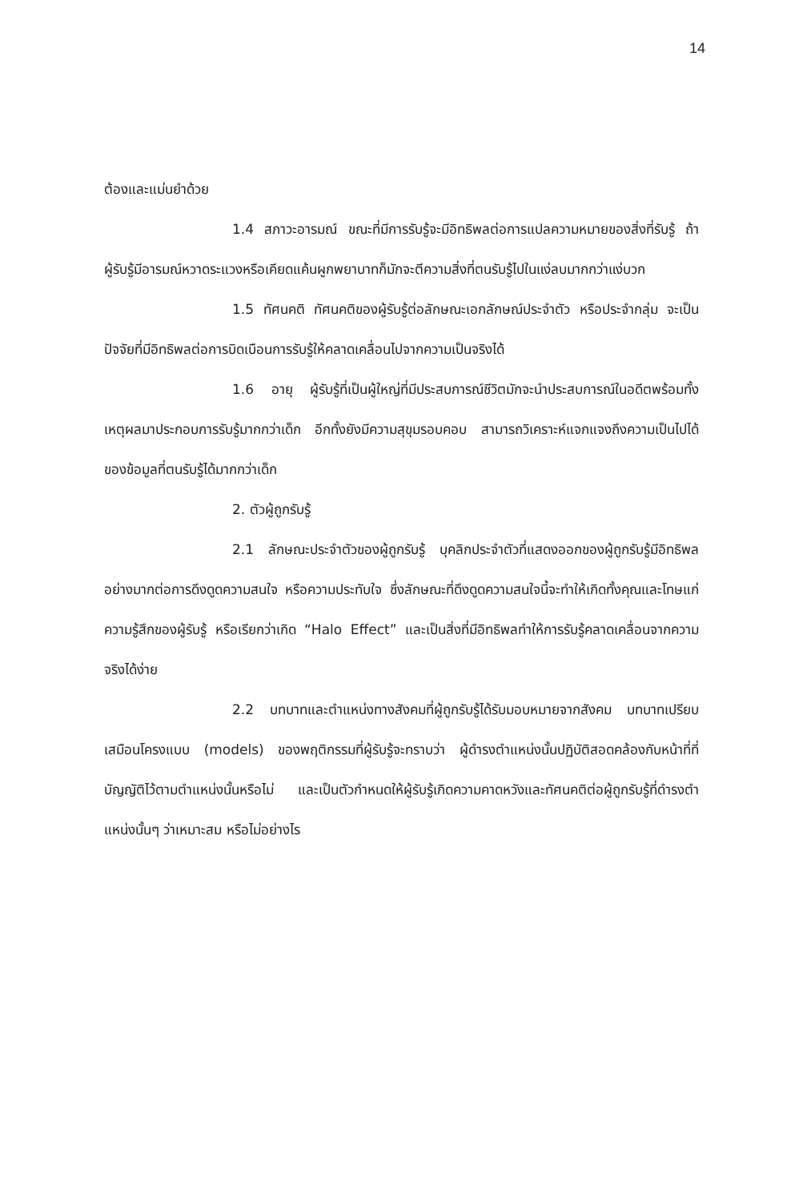14
ต้องและแม่นยำด้วย
1.4 สภาวะอารมณ์ ขณะที่มีการรับรู้จะมีอิทธิพลต่อการแปลความหมายของสิ่งที่รับรู้ ถ้าผู้รับรู้มีอารมณ์หวาดระแวงหรือเคียดแค้นผูกพยาบาทก็มักจะตีความสิ่งที่ตนรับรู้ไปในแง่ลบมากกว่าแง่บวก
1.5 ทัศนคติ ทัศนคติของผู้รับรู้ต่อลักษณะเอกลักษณ์ประจำตัว หรือประจำกลุ่ม จะเป็นปัจจัยที่มีอิทธิพลต่อการบิดเบือนการรับรู้ให้คลาดเคลื่อนไปจากความเป็นจริงได้
1.6 อายุ ผู้รับรู้ที่เป็นผู้ใหญ่ที่มีประสบการณ์ชีวิตมักจะนำประสบการณ์ในอดีตพร้อมทั้งเหตุผลมาประกอบการรับรู้มากกว่าเด็ก อีกทั้งยังมีความสุขุมรอบคอบ สามารถวิเคราะห์แจกแจงถึงความเป็นไปได้ของข้อมูลที่ตนรับรู้ได้มากกว่าเด็ก
2. ตัวผู้ถูกรับรู้
2.1 ลักษณะประจำตัวของผู้ถูกรับรู้ บุคลิกประจำตัวที่แสดงออกของผู้ถูกรับรู้มีอิทธิพลอย่างมากต่อการดึงดูดความสนใจ หรือความประทับใจ ซึ่งลักษณะที่ดึงดูดความสนใจนี้จะทำให้เกิดทั้งคุณและโทษแก่ความรู้สึกของผู้รับรู้ หรือเรียกว่าเกิด “Halo Effect” และเป็นสิ่งที่มีอิทธิพลทำให้การรับรู้คลาดเคลื่อนจากความจริงได้ง่าย
2.2 บทบาทและตำแหน่งทางสังคมที่ผู้ถูกรับรู้ได้รับมอบหมายจากสังคม บทบาทเปรียบเสมือนโครงแบบ (models) ของพฤติกรรมที่ผู้รับรู้จะทราบว่า ผู้ดำรงตำแหน่งนั้นปฏิบัติสอดคล้องกับหน้าที่ที่บัญญัติไว้ตามตำแหน่งนั้นหรือไม่ และเป็นตัวกำหนดให้ผู้รับรู้เกิดความคาดหวังและทัศนคติต่อผู้ถูกรับรู้ที่ดำรงตำแหน่งนั้นๆ ว่าเหมาะสม หรือไม่อย่างไร